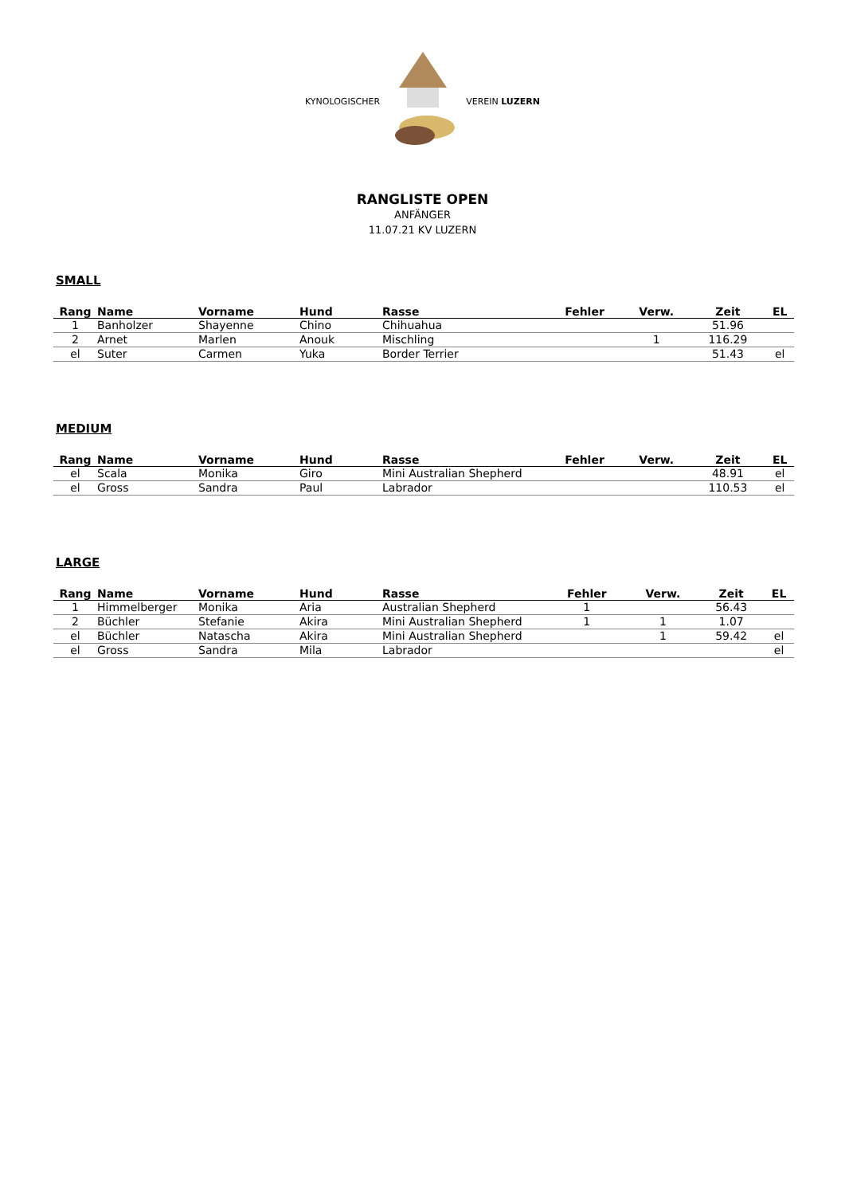KYNOLOGISCHER VEREIN LUZERN
RANGLISTE OPEN
ANFÄNGER
11.07.21 KV LUZERN
SMALL
| Rang | Name | Vorname | Hund | Rasse | Fehler | Verw. | Zeit | EL |
| --- | --- | --- | --- | --- | --- | --- | --- | --- |
| 1 | Banholzer | Shayenne | Chino | Chihuahua | | | 51.96 | |
| 2 | Arnet | Marlen | Anouk | Mischling | | 1 | 116.29 | |
| el | Suter | Carmen | Yuka | Border Terrier | | | 51.43 | el |
MEDIUM
| Rang | Name | Vorname | Hund | Rasse | Fehler | Verw. | Zeit | EL |
| --- | --- | --- | --- | --- | --- | --- | --- | --- |
| el | Scala | Monika | Giro | Mini Australian Shepherd | | | 48.91 | el |
| el | Gross | Sandra | Paul | Labrador | | | 110.53 | el |
LARGE
| Rang | Name | Vorname | Hund | Rasse | Fehler | Verw. | Zeit | EL |
| --- | --- | --- | --- | --- | --- | --- | --- | --- |
| 1 | Himmelberger | Monika | Aria | Australian Shepherd | 1 | | 56.43 | |
| 2 | Büchler | Stefanie | Akira | Mini Australian Shepherd | 1 | 1 | 1.07 | |
| el | Büchler | Natascha | Akira | Mini Australian Shepherd | | 1 | 59.42 | el |
| el | Gross | Sandra | Mila | Labrador | | | | el |